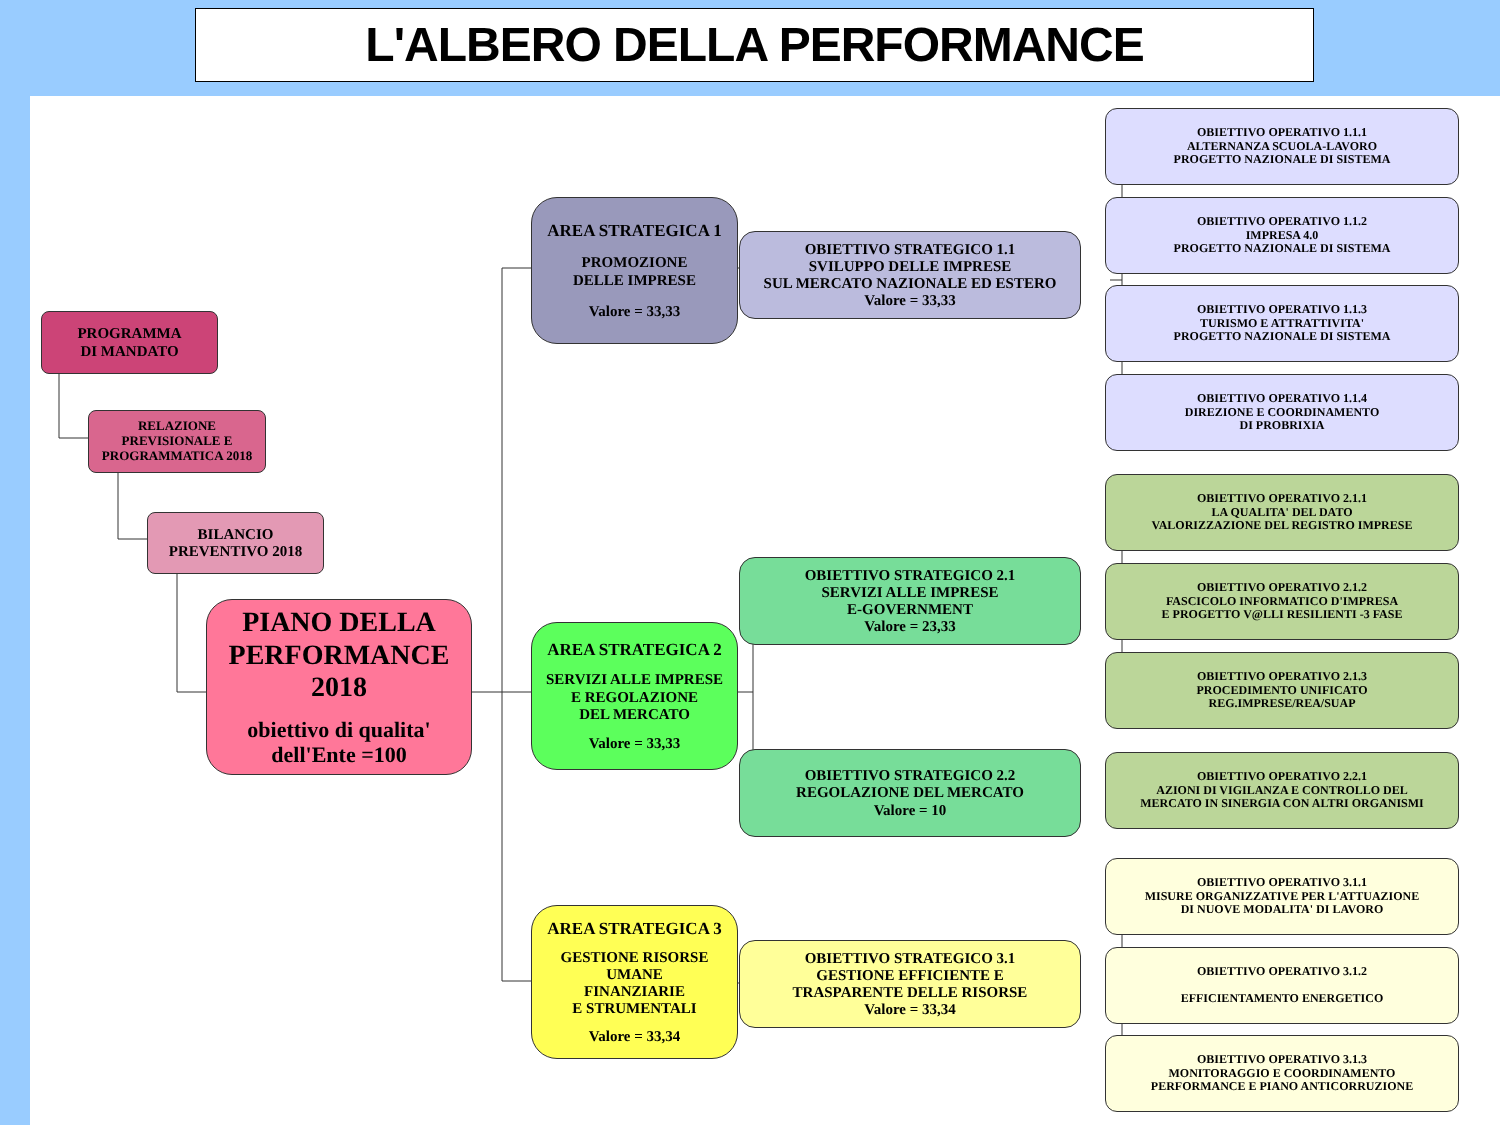L'ALBERO DELLA PERFORMANCE
PROGRAMMA
DI MANDATO
RELAZIONE
PREVISIONALE E
PROGRAMMATICA 2018
BILANCIO
PREVENTIVO 2018
PIANO DELLA PERFORMANCE 2018
obiettivo di qualita' dell'Ente =100
AREA STRATEGICA 1
PROMOZIONE
DELLE IMPRESE
Valore = 33,33
AREA STRATEGICA 2
SERVIZI ALLE IMPRESE
E REGOLAZIONE
DEL MERCATO
Valore = 33,33
AREA STRATEGICA 3
GESTIONE RISORSE
UMANE
FINANZIARIE
E STRUMENTALI
Valore = 33,34
OBIETTIVO STRATEGICO 1.1
SVILUPPO DELLE IMPRESE
SUL MERCATO NAZIONALE ED ESTERO
Valore = 33,33
OBIETTIVO STRATEGICO 2.1
SERVIZI ALLE IMPRESE
E-GOVERNMENT
Valore = 23,33
OBIETTIVO STRATEGICO 2.2
REGOLAZIONE DEL MERCATO
Valore = 10
OBIETTIVO STRATEGICO 3.1
GESTIONE EFFICIENTE E
TRASPARENTE DELLE RISORSE
Valore = 33,34
OBIETTIVO OPERATIVO 1.1.1
ALTERNANZA SCUOLA-LAVORO
PROGETTO NAZIONALE DI SISTEMA
OBIETTIVO OPERATIVO 1.1.2
IMPRESA 4.0
PROGETTO NAZIONALE DI SISTEMA
OBIETTIVO OPERATIVO 1.1.3
TURISMO E ATTRATTIVITA'
PROGETTO NAZIONALE DI SISTEMA
OBIETTIVO OPERATIVO 1.1.4
DIREZIONE E COORDINAMENTO
DI PROBRIXIA
OBIETTIVO OPERATIVO 2.1.1
LA QUALITA' DEL DATO
VALORIZZAZIONE DEL REGISTRO IMPRESE
OBIETTIVO OPERATIVO 2.1.2
FASCICOLO INFORMATICO D'IMPRESA
E PROGETTO V@LLI RESILIENTI -3 FASE
OBIETTIVO OPERATIVO 2.1.3
PROCEDIMENTO UNIFICATO
REG.IMPRESE/REA/SUAP
OBIETTIVO OPERATIVO 2.2.1
AZIONI DI VIGILANZA E CONTROLLO DEL
MERCATO IN SINERGIA CON ALTRI ORGANISMI
OBIETTIVO OPERATIVO 3.1.1
MISURE ORGANIZZATIVE PER L'ATTUAZIONE
DI NUOVE MODALITA' DI LAVORO
OBIETTIVO OPERATIVO 3.1.2
EFFICIENTAMENTO ENERGETICO
OBIETTIVO OPERATIVO 3.1.3
MONITORAGGIO E COORDINAMENTO
PERFORMANCE E PIANO ANTICORRUZIONE